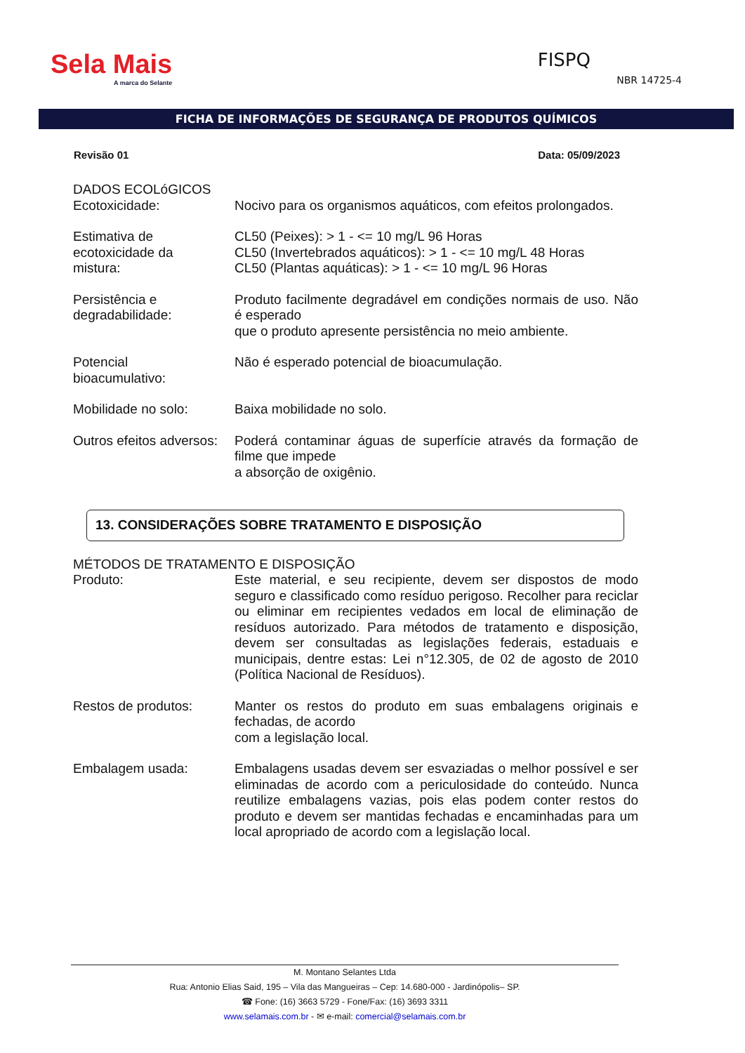Sela Mais
A marca do Selante
FISPQ
NBR 14725-4
FICHA DE INFORMAÇÕES DE SEGURANÇA DE PRODUTOS QUÍMICOS
Revisão 01 Data: 05/09/2023
DADOS ECOLóGICOS
Ecotoxicidade: Nocivo para os organismos aquáticos, com efeitos prolongados.
Estimativa de ecotoxicidade da mistura:
CL50 (Peixes): > 1 - <= 10 mg/L 96 Horas
CL50 (Invertebrados aquáticos): > 1 - <= 10 mg/L 48 Horas
CL50 (Plantas aquáticas): > 1 - <= 10 mg/L 96 Horas
Persistência e degradabilidade:
Produto facilmente degradável em condições normais de uso. Não é esperado
que o produto apresente persistência no meio ambiente.
Potencial bioacumulativo:
Não é esperado potencial de bioacumulação.
Mobilidade no solo:
Baixa mobilidade no solo.
Outros efeitos adversos:
Poderá contaminar águas de superfície através da formação de filme que impede
a absorção de oxigênio.
13. CONSIDERAÇÕES SOBRE TRATAMENTO E DISPOSIÇÃO
MÉTODOS DE TRATAMENTO E DISPOSIÇÃO
Produto: Este material, e seu recipiente, devem ser dispostos de modo seguro e classificado como resíduo perigoso. Recolher para reciclar ou eliminar em recipientes vedados em local de eliminação de resíduos autorizado. Para métodos de tratamento e disposição, devem ser consultadas as legislações federais, estaduais e municipais, dentre estas: Lei n°12.305, de 02 de agosto de 2010 (Política Nacional de Resíduos).
Restos de produtos:
Manter os restos do produto em suas embalagens originais e fechadas, de acordo
com a legislação local.
Embalagem usada: Embalagens usadas devem ser esvaziadas o melhor possível e ser eliminadas de acordo com a periculosidade do conteúdo. Nunca reutilize embalagens vazias, pois elas podem conter restos do produto e devem ser mantidas fechadas e encaminhadas para um local apropriado de acordo com a legislação local.
M. Montano Selantes Ltda
Rua: Antonio Elias Said, 195 – Vila das Mangueiras – Cep: 14.680-000 - Jardinópolis– SP.
☎ Fone: (16) 3663 5729 - Fone/Fax: (16) 3693 3311
www.selamais.com.br - ✉ e-mail: comercial@selamais.com.br